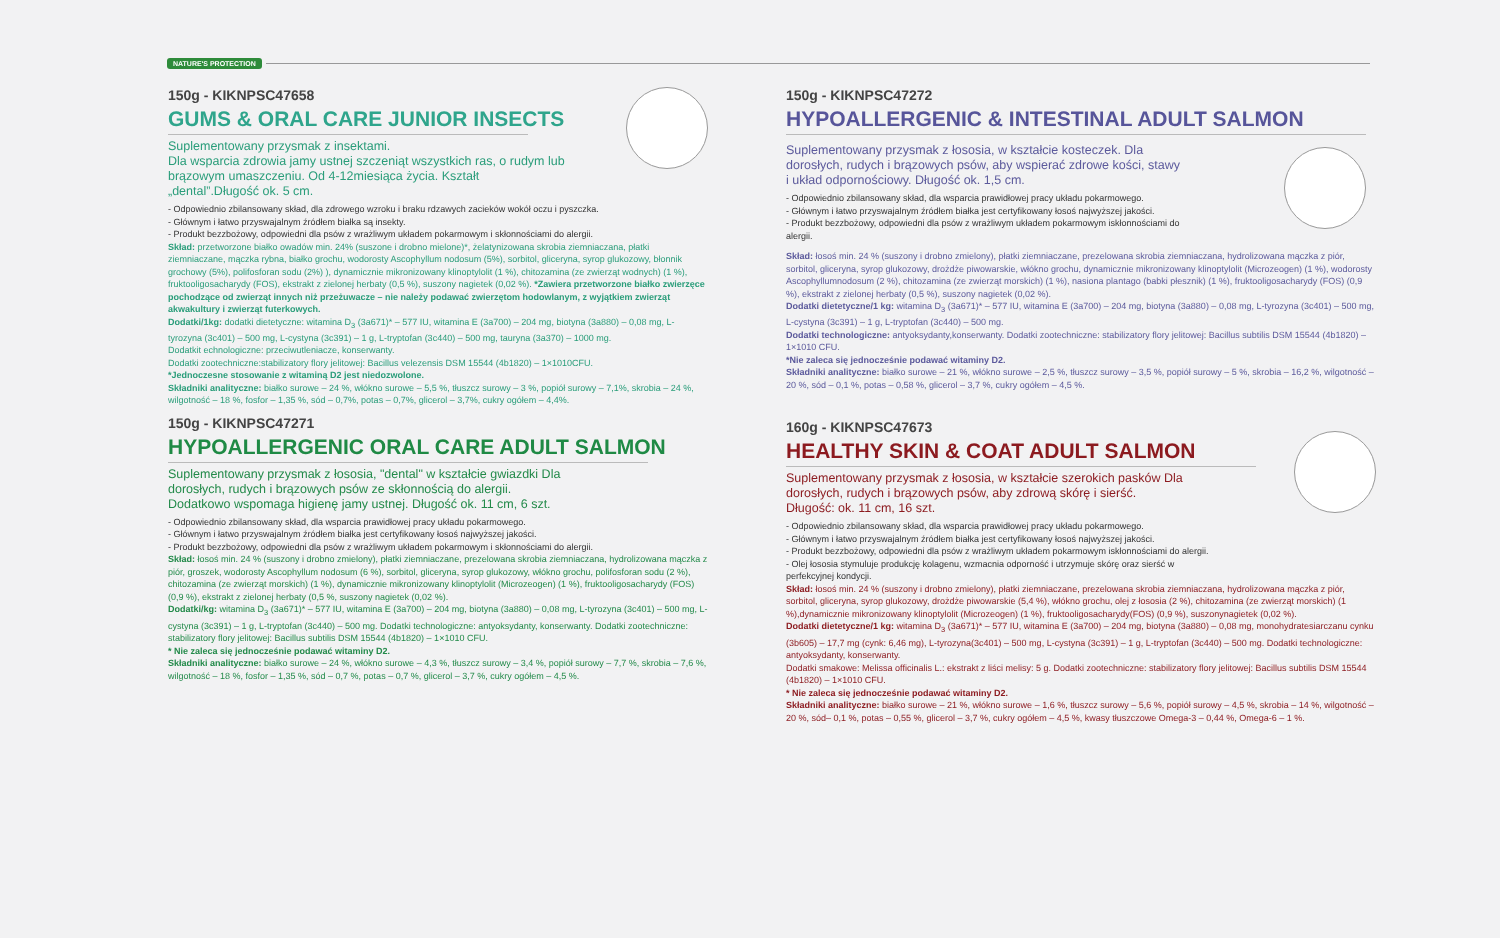NATURE'S PROTECTION
150g - KIKNPSC47658
GUMS & ORAL CARE JUNIOR INSECTS
Suplementowany przysmak z insektami.
Dla wsparcia zdrowia jamy ustnej szczeniąt wszystkich ras, o rudym lub brązowym umaszczeniu. Od 4-12miesiąca życia. Kształt „dental”.Długość ok. 5 cm.
- Odpowiednio zbilansowany skład, dla zdrowego wzroku i braku rdzawych zacieków wokół oczu i pyszczka.
- Głównym i łatwo przyswajalnym źródłem białka są insekty.
- Produkt bezzbożowy, odpowiedni dla psów z wrażliwym układem pokarmowym i skłonnościami do alergii.
Skład: przetworzone białko owadów min. 24% (suszone i drobno mielone)*, żelatynizowana skrobia ziemniaczana, płatki ziemniaczane, mączka rybna, białko grochu, wodorosty Ascophyllum nodosum (5%), sorbitol, gliceryna, syrop glukozowy, błonnik grochowy (5%), polifosforan sodu (2%) ), dynamicznie mikronizowany klinoptylolit (1 %), chitozamina (ze zwierząt wodnych) (1 %), fruktooligosacharydy (FOS), ekstrakt z zielonej herbaty (0,5 %), suszony nagietek (0,02 %). *Zawiera przetworzone białko zwierzęce pochodzące od zwierząt innych niż przeżuwacze – nie należy podawać zwierzętom hodowlanym, z wyjątkiem zwierząt akwakultury i zwierząt futerkowych.
Dodatki/1kg: dodatki dietetyczne: witamina D<sub>3</sub> (3a671)* – 577 IU, witamina E (3a700) – 204 mg, biotyna (3a880) – 0,08 mg, L-tyrozyna (3c401) – 500 mg, L-cystyna (3c391) – 1 g, L-tryptofan (3c440) – 500 mg, tauryna (3a370) – 1000 mg.
Dodatkit echnologiczne: przeciwutleniacze, konserwanty.
Dodatki zootechniczne:stabilizatory flory jelitowej: Bacillus velezensis DSM 15544 (4b1820) – 1×1010CFU.
*Jednoczesne stosowanie z witaminą D2 jest niedozwolone.
Składniki analityczne: białko surowe – 24 %, włókno surowe – 5,5 %, tłuszcz surowy – 3 %, popiół surowy – 7,1%, skrobia – 24 %, wilgotność – 18 %, fosfor – 1,35 %, sód – 0,7%, potas – 0,7%, glicerol – 3,7%, cukry ogółem – 4,4%.
150g - KIKNPSC47271
HYPOALLERGENIC ORAL CARE ADULT SALMON
Suplementowany przysmak z łososia, "dental" w kształcie gwiazdki Dla dorosłych, rudych i brązowych psów ze skłonnością do alergii. Dodatkowo wspomaga higienę jamy ustnej. Długość ok. 11 cm, 6 szt.
- Odpowiednio zbilansowany skład, dla wsparcia prawidłowej pracy układu pokarmowego.
- Głównym i łatwo przyswajalnym źródłem białka jest certyfikowany łosoś najwyższej jakości.
- Produkt bezzbożowy, odpowiedni dla psów z wrażliwym układem pokarmowym i skłonnościami do alergii.
Skład: łosoś min. 24 % (suszony i drobno zmielony), płatki ziemniaczane, prezelowana skrobia ziemniaczana, hydrolizowana mączka z piór, groszek, wodorosty Ascophyllum nodosum (6 %), sorbitol, gliceryna, syrop glukozowy, włókno grochu, polifosforan sodu (2 %), chitozamina (ze zwierząt morskich) (1 %), dynamicznie mikronizowany klinoptylolit (Microzeogen) (1 %), fruktooligosacharydy (FOS) (0,9 %), ekstrakt z zielonej herbaty (0,5 %, suszony nagietek (0,02 %).
Dodatki/kg: witamina D<sub>3</sub> (3a671)* – 577 IU, witamina E (3a700) – 204 mg, biotyna (3a880) – 0,08 mg, L-tyrozyna (3c401) – 500 mg, L-cystyna (3c391) – 1 g, L-tryptofan (3c440) – 500 mg. Dodatki technologiczne: antyoksydanty, konserwanty. Dodatki zootechniczne: stabilizatory flory jelitowej: Bacillus subtilis DSM 15544 (4b1820) – 1×1010 CFU.
* Nie zaleca się jednocześnie podawać witaminy D2.
Składniki analityczne: białko surowe – 24 %, włókno surowe – 4,3 %, tłuszcz surowy – 3,4 %, popiół surowy – 7,7 %, skrobia – 7,6 %, wilgotność – 18 %, fosfor – 1,35 %, sód – 0,7 %, potas – 0,7 %, glicerol – 3,7 %, cukry ogółem – 4,5 %.
150g - KIKNPSC47272
HYPOALLERGENIC & INTESTINAL ADULT SALMON
Suplementowany przysmak z łososia, w kształcie kosteczek. Dla dorosłych, rudych i brązowych psów, aby wspierać zdrowe kości, stawy i układ odpornościowy. Długość ok. 1,5 cm.
- Odpowiednio zbilansowany skład, dla wsparcia prawidłowej pracy układu pokarmowego.
- Głównym i łatwo przyswajalnym źródłem białka jest certyfikowany łosoś najwyższej jakości.
- Produkt bezzbożowy, odpowiedni dla psów z wrażliwym układem pokarmowym iskłonnościami do alergii.
Skład: łosoś min. 24 % (suszony i drobno zmielony), płatki ziemniaczane, prezelowana skrobia ziemniaczana, hydrolizowana mączka z piór, sorbitol, gliceryna, syrop glukozowy, drożdże piwowarskie, włókno grochu, dynamicznie mikronizowany klinoptylolit (Microzeogen) (1 %), wodorosty Ascophyllumnodosum (2 %), chitozamina (ze zwierząt morskich) (1 %), nasiona plantago (babki płesznik) (1 %), fruktooligosacharydy (FOS) (0,9 %), ekstrakt z zielonej herbaty (0,5 %), suszony nagietek (0,02 %).
Dodatki dietetyczne/1 kg: witamina D<sub>3</sub> (3a671)* – 577 IU, witamina E (3a700) – 204 mg, biotyna (3a880) – 0,08 mg, L-tyrozyna (3c401) – 500 mg, L-cystyna (3c391) – 1 g, L-tryptofan (3c440) – 500 mg.
Dodatki technologiczne: antyoksydanty,konserwanty. Dodatki zootechniczne: stabilizatory flory jelitowej: Bacillus subtilis DSM 15544 (4b1820) – 1×1010 CFU.
*Nie zaleca się jednocześnie podawać witaminy D2.
Składniki analityczne: białko surowe – 21 %, włókno surowe – 2,5 %, tłuszcz surowy – 3,5 %, popiół surowy – 5 %, skrobia – 16,2 %, wilgotność – 20 %, sód – 0,1 %, potas – 0,58 %, glicerol – 3,7 %, cukry ogółem – 4,5 %.
160g - KIKNPSC47673
HEALTHY SKIN & COAT ADULT SALMON
Suplementowany przysmak z łososia, w kształcie szerokich pasków Dla dorosłych, rudych i brązowych psów, aby zdrową skórę i sierść. Długość: ok. 11 cm, 16 szt.
- Odpowiednio zbilansowany skład, dla wsparcia prawidłowej pracy układu pokarmowego.
- Głównym i łatwo przyswajalnym źródłem białka jest certyfikowany łosoś najwyższej jakości.
- Produkt bezzbożowy, odpowiedni dla psów z wrażliwym układem pokarmowym iskłonnościami do alergii.
- Olej łososia stymuluje produkcję kolagenu, wzmacnia odporność i utrzymuje skórę oraz sierść w perfekcyjnej kondycji.
Skład: łosoś min. 24 % (suszony i drobno zmielony), płatki ziemniaczane, prezelowana skrobia ziemniaczana, hydrolizowana mączka z piór, sorbitol, gliceryna, syrop glukozowy, drożdże piwowarskie (5,4 %), włókno grochu, olej z łososia (2 %), chitozamina (ze zwierząt morskich) (1 %),dynamicznie mikronizowany klinoptylolit (Microzeogen) (1 %), fruktooligosacharydy(FOS) (0,9 %), suszonynagietek (0,02 %).
Dodatki dietetyczne/1 kg: witamina D<sub>3</sub> (3a671)* – 577 IU, witamina E (3a700) – 204 mg, biotyna (3a880) – 0,08 mg, monohydratesiarczanu cynku (3b605) – 17,7 mg (cynk: 6,46 mg), L-tyrozyna(3c401) – 500 mg, L-cystyna (3c391) – 1 g, L-tryptofan (3c440) – 500 mg. Dodatki technologiczne: antyoksydanty, konserwanty.
Dodatki smakowe: Melissa officinalis L.: ekstrakt z liści melisy: 5 g. Dodatki zootechniczne: stabilizatory flory jelitowej: Bacillus subtilis DSM 15544 (4b1820) – 1×1010 CFU.
* Nie zaleca się jednocześnie podawać witaminy D2.
Składniki analityczne: białko surowe – 21 %, włókno surowe – 1,6 %, tłuszcz surowy – 5,6 %, popiół surowy – 4,5 %, skrobia – 14 %, wilgotność – 20 %, sód– 0,1 %, potas – 0,55 %, glicerol – 3,7 %, cukry ogółem – 4,5 %, kwasy tłuszczowe Omega-3 – 0,44 %, Omega-6 – 1 %.